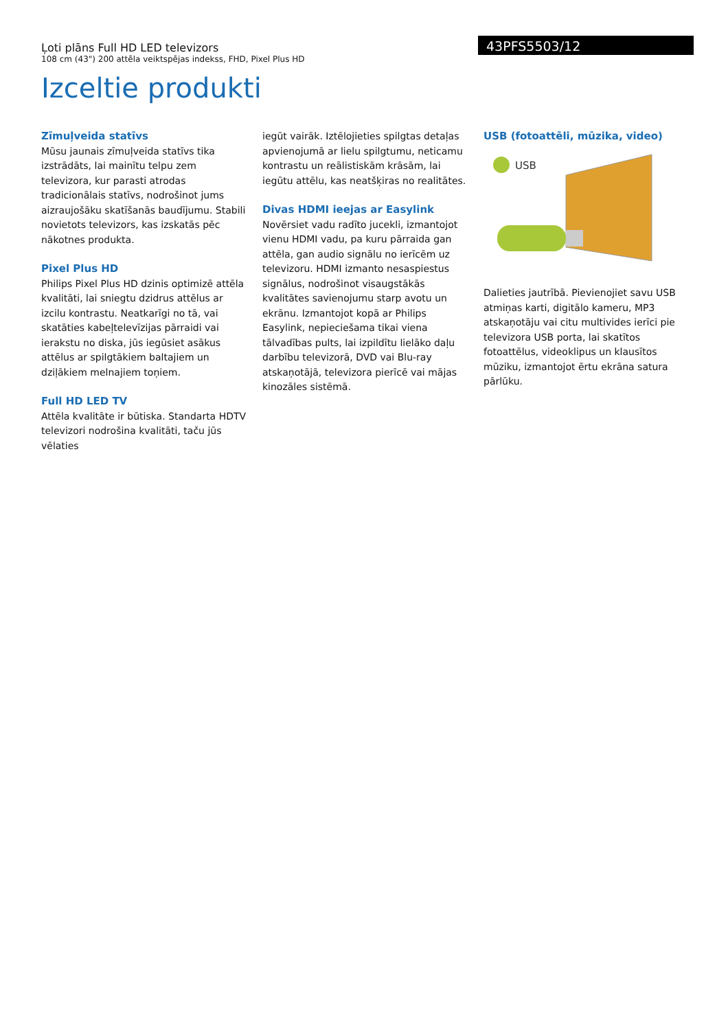Ļoti plāns Full HD LED televizors
108 cm (43") 200 attēla veiktspējas indekss, FHD, Pixel Plus HD
43PFS5503/12
Izceltie produkti
Zīmuļveida statīvs
Mūsu jaunais zīmuļveida statīvs tika izstrādāts, lai mainītu telpu zem televizora, kur parasti atrodas tradicionālais statīvs, nodrošinot jums aizraujošāku skatīšanās baudījumu. Stabili novietots televizors, kas izskatās pēc nākotnes produkta.
Pixel Plus HD
Philips Pixel Plus HD dzinis optimizē attēla kvalitāti, lai sniegtu dzidrus attēlus ar izcilu kontrastu. Neatkarīgi no tā, vai skatāties kabeļtelevīzijas pārraidi vai ierakstu no diska, jūs iegūsiet asākus attēlus ar spilgtākiem baltajiem un dziļākiem melnajiem toņiem.
Full HD LED TV
Attēla kvalitāte ir būtiska. Standarta HDTV televizori nodrošina kvalitāti, taču jūs vēlaties
iegūt vairāk. Iztēlojieties spilgtas detaļas apvienojumā ar lielu spilgtumu, neticamu kontrastu un reālistiskām krāsām, lai iegūtu attēlu, kas neatšķiras no realitātes.
Divas HDMI ieejas ar Easylink
Novērsiet vadu radīto jucekli, izmantojot vienu HDMI vadu, pa kuru pārraida gan attēla, gan audio signālu no ierīcēm uz televizoru. HDMI izmanto nesaspiestus signālus, nodrošinot visaugstākās kvalitātes savienojumu starp avotu un ekrānu. Izmantojot kopā ar Philips Easylink, nepieciešama tikai viena tālvadības pults, lai izpildītu lielāko daļu darbību televizorā, DVD vai Blu-ray atskaņotājā, televizora pierīcē vai mājas kinozāles sistēmā.
USB (fotoattēli, mūzika, video)
USB
Dalieties jautrībā. Pievienojiet savu USB atmiņas karti, digitālo kameru, MP3 atskaņotāju vai citu multivides ierīci pie televizora USB porta, lai skatītos fotoattēlus, videoklipus un klausītos mūziku, izmantojot ērtu ekrāna satura pārlūku.